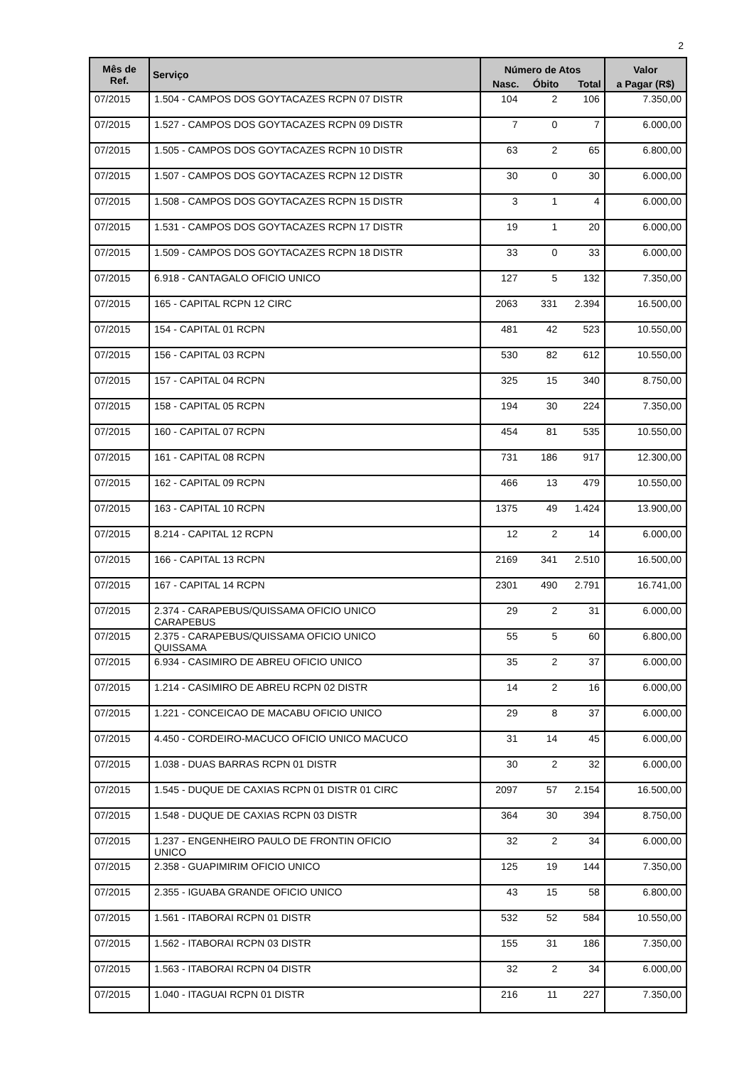2
| Mês de Ref. | Serviço | Número de Atos | | | Valor |
| --- | --- | --- | --- | --- | --- |
| | | Nasc. | Óbito | Total | a Pagar (R$) |
| 07/2015 | 1.504 - CAMPOS DOS GOYTACAZES RCPN 07 DISTR | 104 | 2 | 106 | 7.350,00 |
| 07/2015 | 1.527 - CAMPOS DOS GOYTACAZES RCPN 09 DISTR | 7 | 0 | 7 | 6.000,00 |
| 07/2015 | 1.505 - CAMPOS DOS GOYTACAZES RCPN 10 DISTR | 63 | 2 | 65 | 6.800,00 |
| 07/2015 | 1.507 - CAMPOS DOS GOYTACAZES RCPN 12 DISTR | 30 | 0 | 30 | 6.000,00 |
| 07/2015 | 1.508 - CAMPOS DOS GOYTACAZES RCPN 15 DISTR | 3 | 1 | 4 | 6.000,00 |
| 07/2015 | 1.531 - CAMPOS DOS GOYTACAZES RCPN 17 DISTR | 19 | 1 | 20 | 6.000,00 |
| 07/2015 | 1.509 - CAMPOS DOS GOYTACAZES RCPN 18 DISTR | 33 | 0 | 33 | 6.000,00 |
| 07/2015 | 6.918 - CANTAGALO OFICIO UNICO | 127 | 5 | 132 | 7.350,00 |
| 07/2015 | 165 - CAPITAL RCPN 12 CIRC | 2063 | 331 | 2.394 | 16.500,00 |
| 07/2015 | 154 - CAPITAL 01 RCPN | 481 | 42 | 523 | 10.550,00 |
| 07/2015 | 156 - CAPITAL 03 RCPN | 530 | 82 | 612 | 10.550,00 |
| 07/2015 | 157 - CAPITAL 04 RCPN | 325 | 15 | 340 | 8.750,00 |
| 07/2015 | 158 - CAPITAL 05 RCPN | 194 | 30 | 224 | 7.350,00 |
| 07/2015 | 160 - CAPITAL 07 RCPN | 454 | 81 | 535 | 10.550,00 |
| 07/2015 | 161 - CAPITAL 08 RCPN | 731 | 186 | 917 | 12.300,00 |
| 07/2015 | 162 - CAPITAL 09 RCPN | 466 | 13 | 479 | 10.550,00 |
| 07/2015 | 163 - CAPITAL 10 RCPN | 1375 | 49 | 1.424 | 13.900,00 |
| 07/2015 | 8.214 - CAPITAL 12 RCPN | 12 | 2 | 14 | 6.000,00 |
| 07/2015 | 166 - CAPITAL 13 RCPN | 2169 | 341 | 2.510 | 16.500,00 |
| 07/2015 | 167 - CAPITAL 14 RCPN | 2301 | 490 | 2.791 | 16.741,00 |
| 07/2015 | 2.374 - CARAPEBUS/QUISSAMA OFICIO UNICO CARAPEBUS | 29 | 2 | 31 | 6.000,00 |
| 07/2015 | 2.375 - CARAPEBUS/QUISSAMA OFICIO UNICO QUISSAMA | 55 | 5 | 60 | 6.800,00 |
| 07/2015 | 6.934 - CASIMIRO DE ABREU OFICIO UNICO | 35 | 2 | 37 | 6.000,00 |
| 07/2015 | 1.214 - CASIMIRO DE ABREU RCPN 02 DISTR | 14 | 2 | 16 | 6.000,00 |
| 07/2015 | 1.221 - CONCEICAO DE MACABU OFICIO UNICO | 29 | 8 | 37 | 6.000,00 |
| 07/2015 | 4.450 - CORDEIRO-MACUCO OFICIO UNICO MACUCO | 31 | 14 | 45 | 6.000,00 |
| 07/2015 | 1.038 - DUAS BARRAS RCPN 01 DISTR | 30 | 2 | 32 | 6.000,00 |
| 07/2015 | 1.545 - DUQUE DE CAXIAS RCPN 01 DISTR 01 CIRC | 2097 | 57 | 2.154 | 16.500,00 |
| 07/2015 | 1.548 - DUQUE DE CAXIAS RCPN 03 DISTR | 364 | 30 | 394 | 8.750,00 |
| 07/2015 | 1.237 - ENGENHEIRO PAULO DE FRONTIN OFICIO UNICO | 32 | 2 | 34 | 6.000,00 |
| 07/2015 | 2.358 - GUAPIMIRIM OFICIO UNICO | 125 | 19 | 144 | 7.350,00 |
| 07/2015 | 2.355 - IGUABA GRANDE OFICIO UNICO | 43 | 15 | 58 | 6.800,00 |
| 07/2015 | 1.561 - ITABORAI RCPN 01 DISTR | 532 | 52 | 584 | 10.550,00 |
| 07/2015 | 1.562 - ITABORAI RCPN 03 DISTR | 155 | 31 | 186 | 7.350,00 |
| 07/2015 | 1.563 - ITABORAI RCPN 04 DISTR | 32 | 2 | 34 | 6.000,00 |
| 07/2015 | 1.040 - ITAGUAI RCPN 01 DISTR | 216 | 11 | 227 | 7.350,00 |